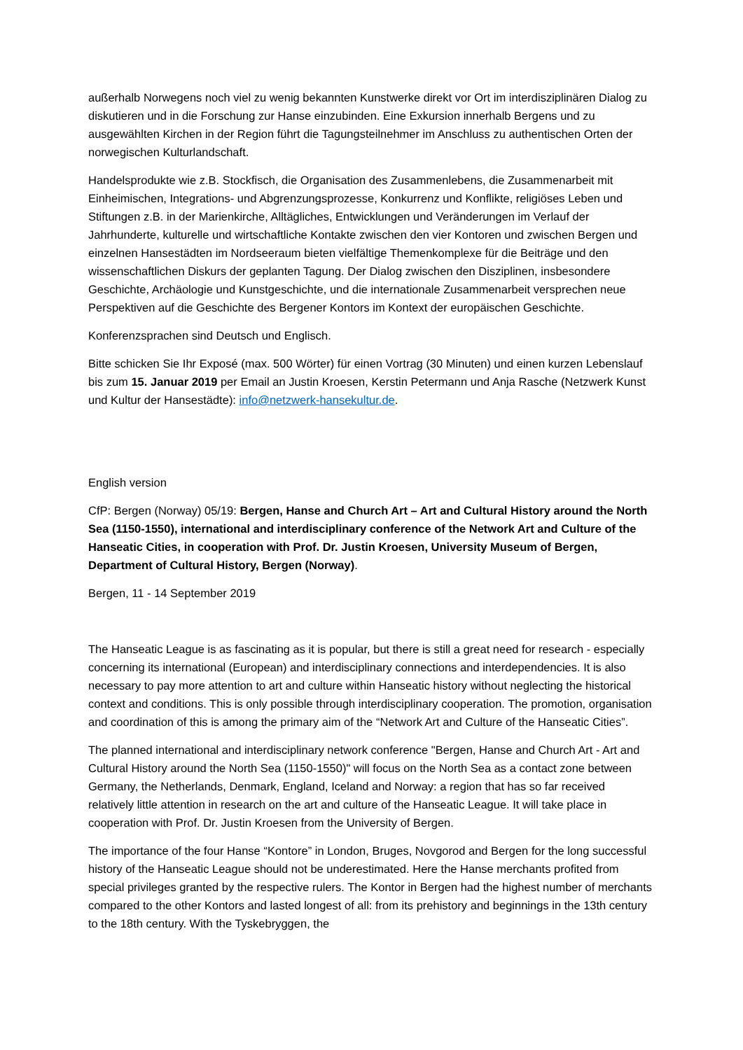außerhalb Norwegens noch viel zu wenig bekannten Kunstwerke direkt vor Ort im interdisziplinären Dialog zu diskutieren und in die Forschung zur Hanse einzubinden. Eine Exkursion innerhalb Bergens und zu ausgewählten Kirchen in der Region führt die Tagungsteilnehmer im Anschluss zu authentischen Orten der norwegischen Kulturlandschaft.
Handelsprodukte wie z.B. Stockfisch, die Organisation des Zusammenlebens, die Zusammenarbeit mit Einheimischen, Integrations- und Abgrenzungsprozesse, Konkurrenz und Konflikte, religiöses Leben und Stiftungen z.B. in der Marienkirche, Alltägliches, Entwicklungen und Veränderungen im Verlauf der Jahrhunderte, kulturelle und wirtschaftliche Kontakte zwischen den vier Kontoren und zwischen Bergen und einzelnen Hansestädten im Nordseeraum bieten vielfältige Themenkomplexe für die Beiträge und den wissenschaftlichen Diskurs der geplanten Tagung. Der Dialog zwischen den Disziplinen, insbesondere Geschichte, Archäologie und Kunstgeschichte, und die internationale Zusammenarbeit versprechen neue Perspektiven auf die Geschichte des Bergener Kontors im Kontext der europäischen Geschichte.
Konferenzsprachen sind Deutsch und Englisch.
Bitte schicken Sie Ihr Exposé (max. 500 Wörter) für einen Vortrag (30 Minuten) und einen kurzen Lebenslauf bis zum 15. Januar 2019 per Email an Justin Kroesen, Kerstin Petermann und Anja Rasche (Netzwerk Kunst und Kultur der Hansestädte): info@netzwerk-hansekultur.de.
English version
CfP: Bergen (Norway) 05/19: Bergen, Hanse and Church Art – Art and Cultural History around the North Sea (1150-1550), international and interdisciplinary conference of the Network Art and Culture of the Hanseatic Cities, in cooperation with Prof. Dr. Justin Kroesen, University Museum of Bergen, Department of Cultural History, Bergen (Norway).
Bergen, 11 - 14 September 2019
The Hanseatic League is as fascinating as it is popular, but there is still a great need for research - especially concerning its international (European) and interdisciplinary connections and interdependencies. It is also necessary to pay more attention to art and culture within Hanseatic history without neglecting the historical context and conditions. This is only possible through interdisciplinary cooperation. The promotion, organisation and coordination of this is among the primary aim of the “Network Art and Culture of the Hanseatic Cities”.
The planned international and interdisciplinary network conference "Bergen, Hanse and Church Art - Art and Cultural History around the North Sea (1150-1550)" will focus on the North Sea as a contact zone between Germany, the Netherlands, Denmark, England, Iceland and Norway: a region that has so far received relatively little attention in research on the art and culture of the Hanseatic League. It will take place in cooperation with Prof. Dr. Justin Kroesen from the University of Bergen.
The importance of the four Hanse “Kontore” in London, Bruges, Novgorod and Bergen for the long successful history of the Hanseatic League should not be underestimated. Here the Hanse merchants profited from special privileges granted by the respective rulers. The Kontor in Bergen had the highest number of merchants compared to the other Kontors and lasted longest of all: from its prehistory and beginnings in the 13th century to the 18th century. With the Tyskebryggen, the